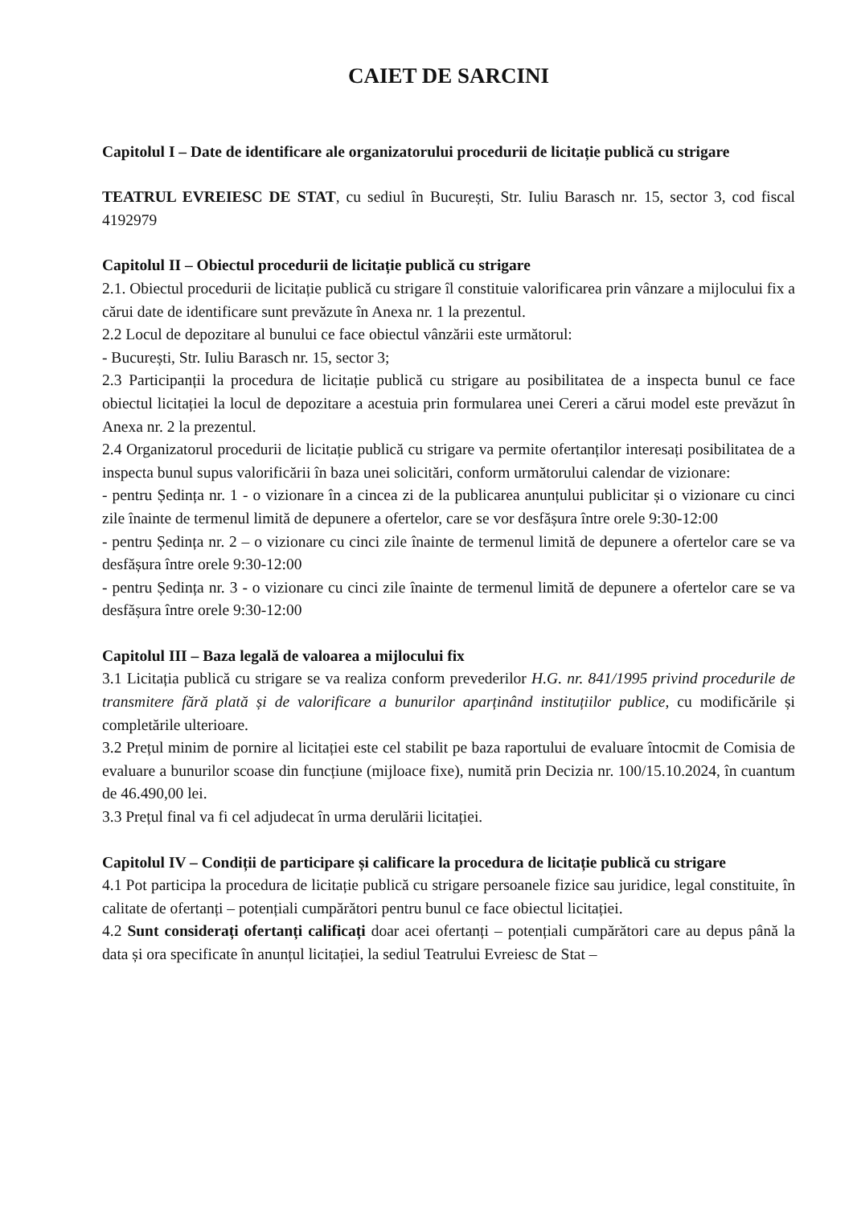CAIET DE SARCINI
Capitolul I – Date de identificare ale organizatorului procedurii de licitație publică cu strigare
TEATRUL EVREIESC DE STAT, cu sediul în București, Str. Iuliu Barasch nr. 15, sector 3, cod fiscal 4192979
Capitolul II – Obiectul procedurii de licitație publică cu strigare
2.1. Obiectul procedurii de licitație publică cu strigare îl constituie valorificarea prin vânzare a mijlocului fix a cărui date de identificare sunt prevăzute în Anexa nr. 1 la prezentul.
2.2 Locul de depozitare al bunului ce face obiectul vânzării este următorul:
- București, Str. Iuliu Barasch nr. 15, sector 3;
2.3 Participanții la procedura de licitație publică cu strigare au posibilitatea de a inspecta bunul ce face obiectul licitației la locul de depozitare a acestuia prin formularea unei Cereri a cărui model este prevăzut în Anexa nr. 2 la prezentul.
2.4 Organizatorul procedurii de licitație publică cu strigare va permite ofertanților interesați posibilitatea de a inspecta bunul supus valorificării în baza unei solicitări, conform următorului calendar de vizionare:
- pentru Ședința nr. 1 - o vizionare în a cincea zi de la publicarea anunțului publicitar și o vizionare cu cinci zile înainte de termenul limită de depunere a ofertelor, care se vor desfășura între orele 9:30-12:00
- pentru Ședința nr. 2 – o vizionare cu cinci zile înainte de termenul limită de depunere a ofertelor care se va desfășura între orele 9:30-12:00
- pentru Ședința nr. 3 - o vizionare cu cinci zile înainte de termenul limită de depunere a ofertelor care se va desfășura între orele 9:30-12:00
Capitolul III – Baza legală de valoarea a mijlocului fix
3.1 Licitația publică cu strigare se va realiza conform prevederilor H.G. nr. 841/1995 privind procedurile de transmitere fără plată și de valorificare a bunurilor aparținând instituțiilor publice, cu modificările și completările ulterioare.
3.2 Prețul minim de pornire al licitației este cel stabilit pe baza raportului de evaluare întocmit de Comisia de evaluare a bunurilor scoase din funcțiune (mijloace fixe), numită prin Decizia nr. 100/15.10.2024, în cuantum de 46.490,00 lei.
3.3 Prețul final va fi cel adjudecat în urma derulării licitației.
Capitolul IV – Condiții de participare și calificare la procedura de licitație publică cu strigare
4.1 Pot participa la procedura de licitație publică cu strigare persoanele fizice sau juridice, legal constituite, în calitate de ofertanți – potențiali cumpărători pentru bunul ce face obiectul licitației.
4.2 Sunt considerați ofertanți calificați doar acei ofertanți – potențiali cumpărători care au depus până la data și ora specificate în anunțul licitației, la sediul Teatrului Evreiesc de Stat –